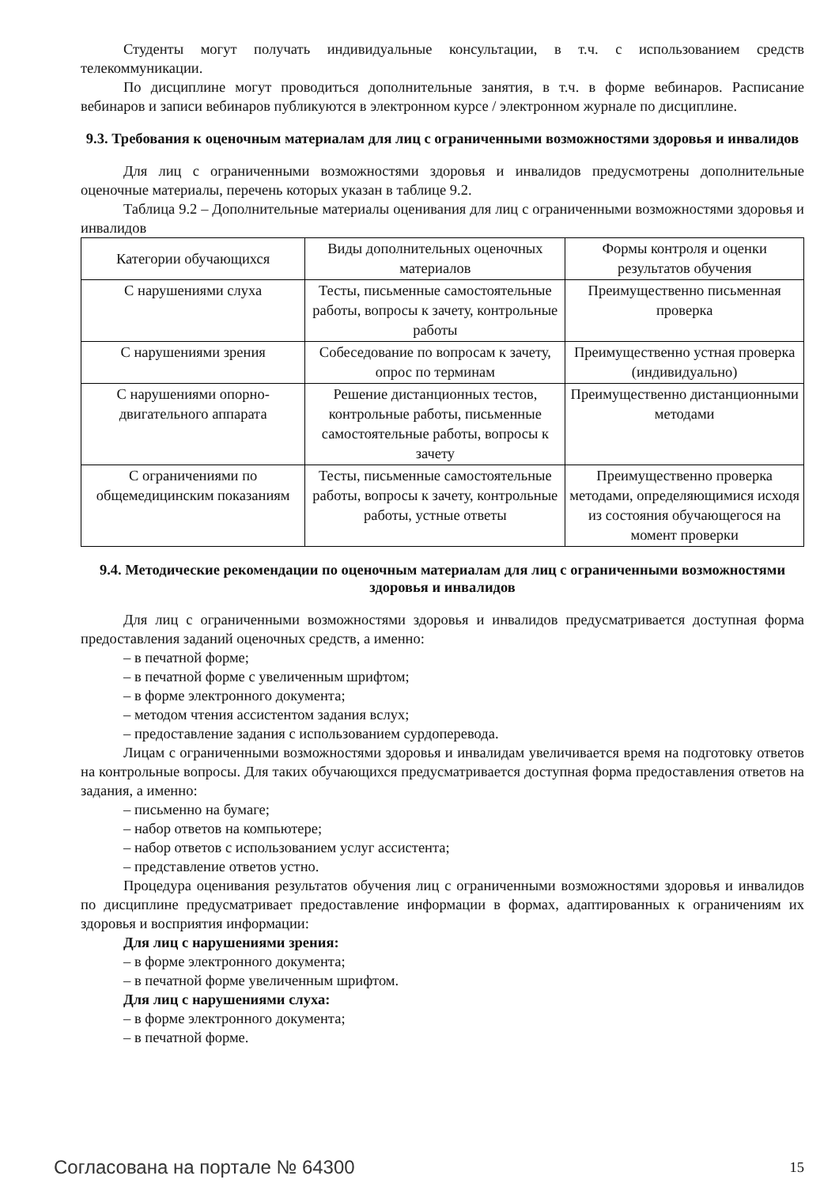Студенты могут получать индивидуальные консультации, в т.ч. с использованием средств телекоммуникации.
По дисциплине могут проводиться дополнительные занятия, в т.ч. в форме вебинаров. Расписание вебинаров и записи вебинаров публикуются в электронном курсе / электронном журнале по дисциплине.
9.3. Требования к оценочным материалам для лиц с ограниченными возможностями здоровья и инвалидов
Для лиц с ограниченными возможностями здоровья и инвалидов предусмотрены дополнительные оценочные материалы, перечень которых указан в таблице 9.2.
Таблица 9.2 – Дополнительные материалы оценивания для лиц с ограниченными возможностями здоровья и инвалидов
| Категории обучающихся | Виды дополнительных оценочных материалов | Формы контроля и оценки результатов обучения |
| С нарушениями слуха | Тесты, письменные самостоятельные работы, вопросы к зачету, контрольные работы | Преимущественно письменная проверка |
| С нарушениями зрения | Собеседование по вопросам к зачету, опрос по терминам | Преимущественно устная проверка (индивидуально) |
| С нарушениями опорно-двигательного аппарата | Решение дистанционных тестов, контрольные работы, письменные самостоятельные работы, вопросы к зачету | Преимущественно дистанционными методами |
| С ограничениями по общемедицинским показаниям | Тесты, письменные самостоятельные работы, вопросы к зачету, контрольные работы, устные ответы | Преимущественно проверка методами, определяющимися исходя из состояния обучающегося на момент проверки |
9.4. Методические рекомендации по оценочным материалам для лиц с ограниченными возможностями здоровья и инвалидов
Для лиц с ограниченными возможностями здоровья и инвалидов предусматривается доступная форма предоставления заданий оценочных средств, а именно:
– в печатной форме;
– в печатной форме с увеличенным шрифтом;
– в форме электронного документа;
– методом чтения ассистентом задания вслух;
– предоставление задания с использованием сурдоперевода.
Лицам с ограниченными возможностями здоровья и инвалидам увеличивается время на подготовку ответов на контрольные вопросы. Для таких обучающихся предусматривается доступная форма предоставления ответов на задания, а именно:
– письменно на бумаге;
– набор ответов на компьютере;
– набор ответов с использованием услуг ассистента;
– представление ответов устно.
Процедура оценивания результатов обучения лиц с ограниченными возможностями здоровья и инвалидов по дисциплине предусматривает предоставление информации в формах, адаптированных к ограничениям их здоровья и восприятия информации:
Для лиц с нарушениями зрения:
– в форме электронного документа;
– в печатной форме увеличенным шрифтом.
Для лиц с нарушениями слуха:
– в форме электронного документа;
– в печатной форме.
Согласована на портале № 64300 15